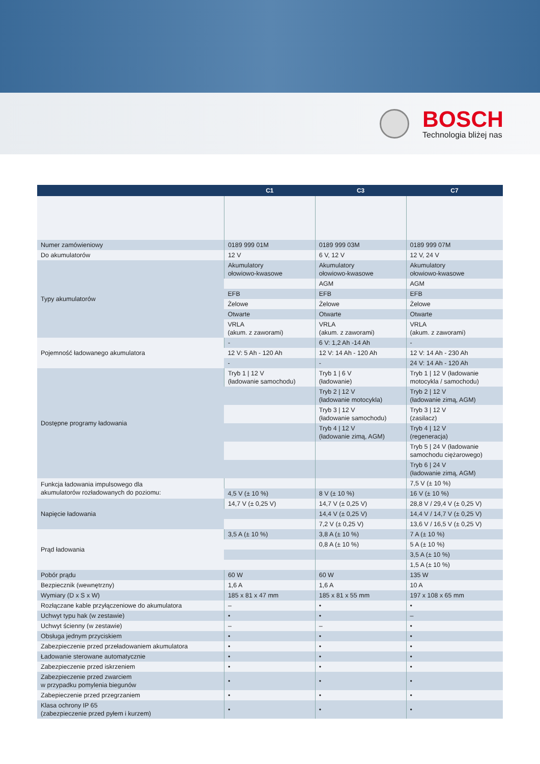BOSCH
Technologia bliżej nas
| | C1 | C3 | C7 |
| --- | --- | --- | --- |
| Numer zamówieniowy | 0189 999 01M | 0189 999 03M | 0189 999 07M |
| Do akumulatorów | 12 V | 6 V, 12 V | 12 V, 24 V |
| Typy akumulatorów | Akumulatory ołowiowo-kwasowe | Akumulatory ołowiowo-kwasowe | Akumulatory ołowiowo-kwasowe |
| | | AGM | AGM |
| | EFB | EFB | EFB |
| | Żelowe | Żelowe | Żelowe |
| | Otwarte | Otwarte | Otwarte |
| | VRLA (akum. z zaworami) | VRLA (akum. z zaworami) | VRLA (akum. z zaworami) |
| Pojemność ładowanego akumulatora | - | 6 V: 1,2 Ah -14 Ah | - |
| | 12 V: 5 Ah - 120 Ah | 12 V: 14 Ah - 120 Ah | 12 V: 14 Ah - 230 Ah |
| | - | - | 24 V: 14 Ah - 120 Ah |
| Dostępne programy ładowania | Tryb 1 / 12 V (ładowanie samochodu) | Tryb 1 / 6 V (ładowanie) | Tryb 1 / 12 V (ładowanie motocykla / samochodu) |
| | | Tryb 2 / 12 V (ładowanie motocykla) | Tryb 2 / 12 V (ładowanie zimą, AGM) |
| | | Tryb 3 / 12 V (ładowanie samochodu) | Tryb 3 / 12 V (zasilacz) |
| | | Tryb 4 / 12 V (ładowanie zimą, AGM) | Tryb 4 / 12 V (regeneracja) |
| | | | Tryb 5 / 24 V (ładowanie samochodu ciężarowego) |
| | | | Tryb 6 / 24 V (ładowanie zimą, AGM) |
| Funkcja ładowania impulsowego dla akumulatorów rozładowanych do poziomu: | | | 7,5 V (± 10 %) |
| | 4,5 V (± 10 %) | 8 V (± 10 %) | 16 V (± 10 %) |
| Napięcie ładowania | 14,7 V (± 0,25 V) | 14,7 V (± 0,25 V) | 28,8 V / 29,4 V (± 0,25 V) |
| | | 14,4 V (± 0,25 V) | 14,4 V / 14,7 V (± 0,25 V) |
| | | 7,2 V (± 0,25 V) | 13,6 V / 16,5 V (± 0,25 V) |
| Prąd ładowania | 3,5 A (± 10 %) | 3,8 A (± 10 %) | 7 A (± 10 %) |
| | | 0,8 A (± 10 %) | 5 A (± 10 %) |
| | | | 3,5 A (± 10 %) |
| | | | 1,5 A (± 10 %) |
| Pobór prądu | 60 W | 60 W | 135 W |
| Bezpiecznik (wewnętrzny) | 1,6 A | 1,6 A | 10 A |
| Wymiary (D x S x W) | 185 x 81 x 47 mm | 185 x 81 x 55 mm | 197 x 108 x 65 mm |
| Rozłączane kable przyłączeniowe do akumulatora | – | • | • |
| Uchwyt typu hak (w zestawie) | • | • | – |
| Uchwyt ścienny (w zestawie) | – | – | • |
| Obsługa jednym przyciskiem | • | • | • |
| Zabezpieczenie przed przeładowaniem akumulatora | • | • | • |
| Ładowanie sterowane automatycznie | • | • | • |
| Zabezpieczenie przed iskrzeniem | • | • | • |
| Zabezpieczenie przed zwarciem w przypadku pomylenia biegunów | • | • | • |
| Zabepieczenie przed przegrzaniem | • | • | • |
| Klasa ochrony IP 65 (zabezpieczenie przed pyłem i kurzem) | • | • | • |